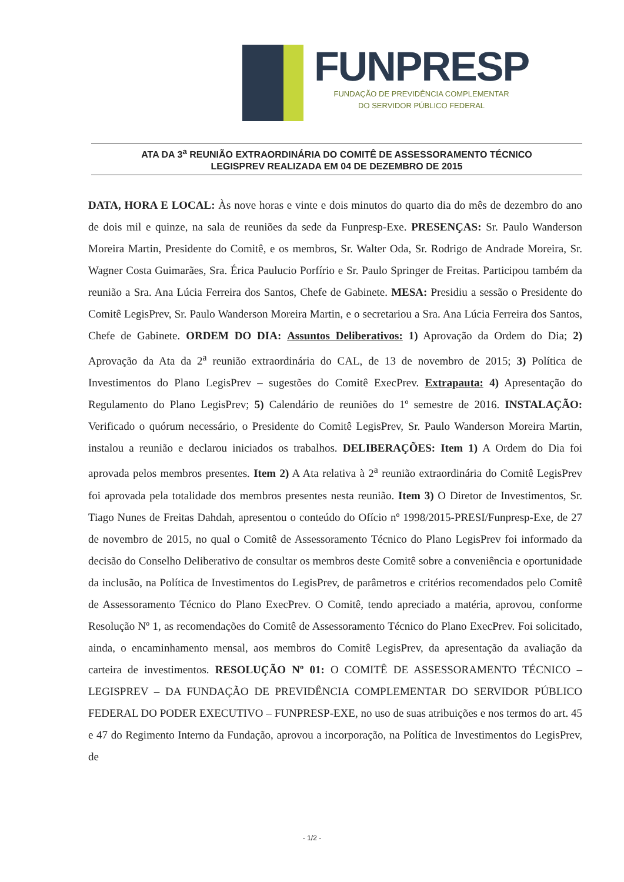FUNPRESP
FUNDAÇÃO DE PREVIDÊNCIA COMPLEMENTAR
DO SERVIDOR PÚBLICO FEDERAL
ATA DA 3<sup>a</sup> REUNIÃO EXTRAORDINÁRIA DO COMITÊ DE ASSESSORAMENTO TÉCNICO
LEGISPREV REALIZADA EM 04 DE DEZEMBRO DE 2015
DATA, HORA E LOCAL: Às nove horas e vinte e dois minutos do quarto dia do mês de dezembro do ano de dois mil e quinze, na sala de reuniões da sede da Funpresp-Exe. PRESENÇAS: Sr. Paulo Wanderson Moreira Martin, Presidente do Comitê, e os membros, Sr. Walter Oda, Sr. Rodrigo de Andrade Moreira, Sr. Wagner Costa Guimarães, Sra. Érica Paulucio Porfírio e Sr. Paulo Springer de Freitas. Participou também da reunião a Sra. Ana Lúcia Ferreira dos Santos, Chefe de Gabinete. MESA: Presidiu a sessão o Presidente do Comitê LegisPrev, Sr. Paulo Wanderson Moreira Martin, e o secretariou a Sra. Ana Lúcia Ferreira dos Santos, Chefe de Gabinete. ORDEM DO DIA: Assuntos Deliberativos: 1) Aprovação da Ordem do Dia; 2) Aprovação da Ata da 2<sup>a</sup> reunião extraordinária do CAL, de 13 de novembro de 2015; 3) Política de Investimentos do Plano LegisPrev – sugestões do Comitê ExecPrev. Extrapauta: 4) Apresentação do Regulamento do Plano LegisPrev; 5) Calendário de reuniões do 1º semestre de 2016. INSTALAÇÃO: Verificado o quórum necessário, o Presidente do Comitê LegisPrev, Sr. Paulo Wanderson Moreira Martin, instalou a reunião e declarou iniciados os trabalhos. DELIBERAÇÕES: Item 1) A Ordem do Dia foi aprovada pelos membros presentes. Item 2) A Ata relativa à 2<sup>a</sup> reunião extraordinária do Comitê LegisPrev foi aprovada pela totalidade dos membros presentes nesta reunião. Item 3) O Diretor de Investimentos, Sr. Tiago Nunes de Freitas Dahdah, apresentou o conteúdo do Ofício nº 1998/2015-PRESI/Funpresp-Exe, de 27 de novembro de 2015, no qual o Comitê de Assessoramento Técnico do Plano LegisPrev foi informado da decisão do Conselho Deliberativo de consultar os membros deste Comitê sobre a conveniência e oportunidade da inclusão, na Política de Investimentos do LegisPrev, de parâmetros e critérios recomendados pelo Comitê de Assessoramento Técnico do Plano ExecPrev. O Comitê, tendo apreciado a matéria, aprovou, conforme Resolução Nº 1, as recomendações do Comitê de Assessoramento Técnico do Plano ExecPrev. Foi solicitado, ainda, o encaminhamento mensal, aos membros do Comitê LegisPrev, da apresentação da avaliação da carteira de investimentos. RESOLUÇÃO Nº 01: O COMITÊ DE ASSESSORAMENTO TÉCNICO – LEGISPREV – DA FUNDAÇÃO DE PREVIDÊNCIA COMPLEMENTAR DO SERVIDOR PÚBLICO FEDERAL DO PODER EXECUTIVO – FUNPRESP-EXE, no uso de suas atribuições e nos termos do art. 45 e 47 do Regimento Interno da Fundação, aprovou a incorporação, na Política de Investimentos do LegisPrev, de
- 1/2 -